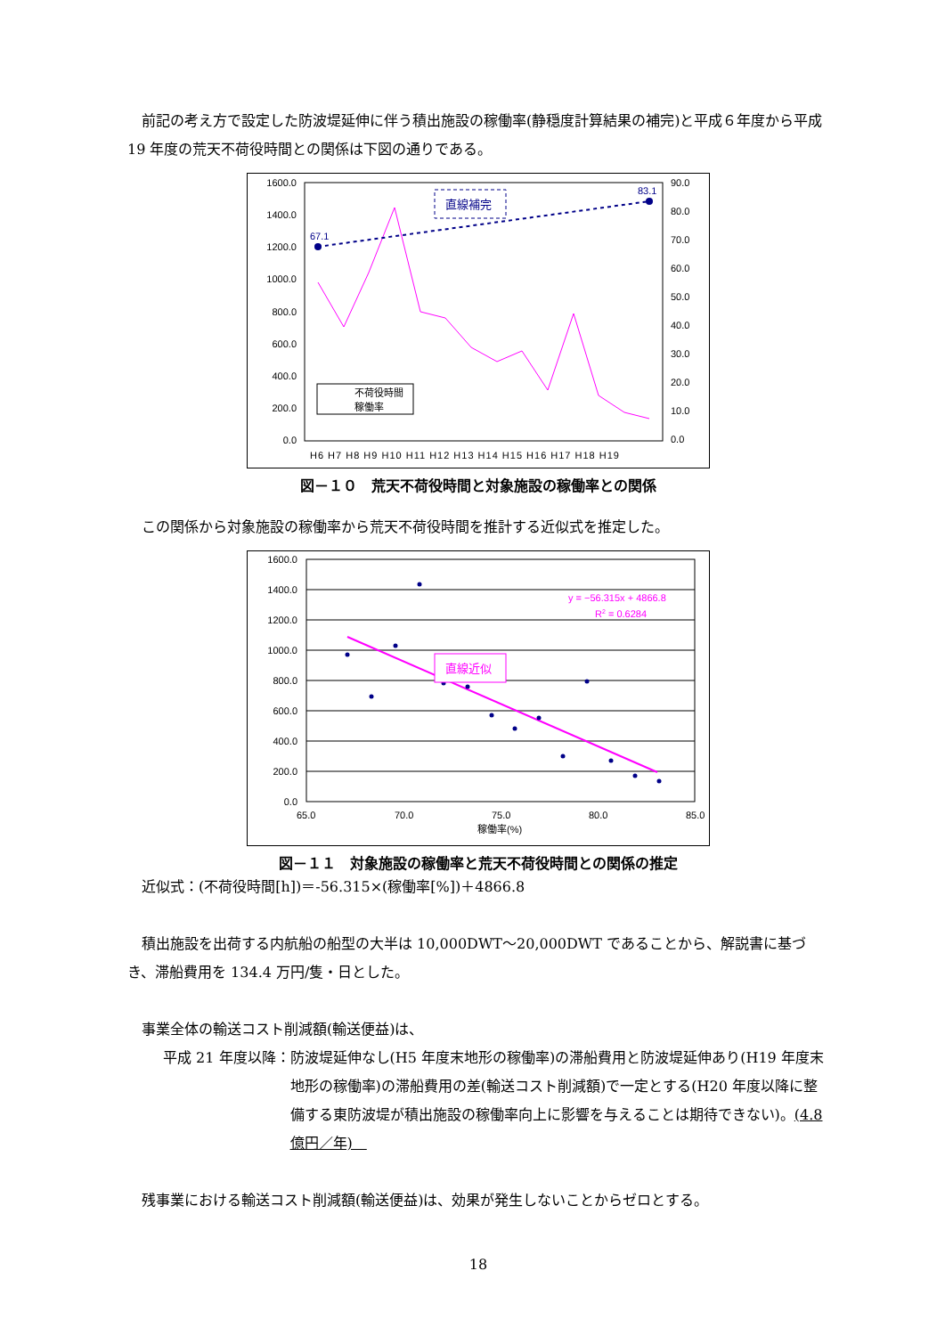前記の考え方で設定した防波堤延伸に伴う積出施設の稼働率(静穏度計算結果の補完)と平成６年度から平成 19 年度の荒天不荷役時間との関係は下図の通りである。
1600.0
1400.0
1200.0
1000.0
800.0
600.0
400.0
200.0
0.0
90.0
80.0
70.0
60.0
50.0
40.0
30.0
20.0
10.0
0.0
H6 H7 H8 H9 H10 H11 H12 H13 H14 H15 H16 H17 H18 H19
67.1
83.1
直線補完
不荷役時間
稼働率
図－１０　荒天不荷役時間と対象施設の稼働率との関係
 この関係から対象施設の稼働率から荒天不荷役時間を推計する近似式を推定した。
1600.0
1400.0
1200.0
1000.0
800.0
600.0
400.0
200.0
0.0
65.0
70.0
75.0
80.0
85.0
稼働率(%)
y = −56.315x + 4866.8
R2 = 0.6284
直線近似
図－１１　対象施設の稼働率と荒天不荷役時間との関係の推定
 近似式：(不荷役時間[h])＝-56.315×(稼働率[%])＋4866.8
 積出施設を出荷する内航船の船型の大半は 10,000DWT～20,000DWT であることから、解説書に基づき、滞船費用を 134.4 万円/隻・日とした。
 事業全体の輸送コスト削減額(輸送便益)は、
平成 21 年度以降： 防波堤延伸なし(H5 年度末地形の稼働率)の滞船費用と防波堤延伸あり(H19 年度末地形の稼働率)の滞船費用の差(輸送コスト削減額)で一定とする(H20 年度以降に整備する東防波堤が積出施設の稼働率向上に影響を与えることは期待できない)。(4.8 億円／年) 
 残事業における輸送コスト削減額(輸送便益)は、効果が発生しないことからゼロとする。
18